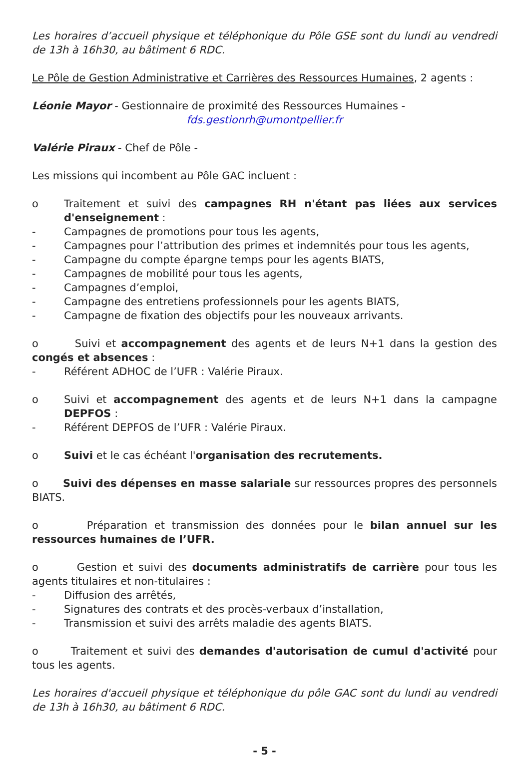Les horaires d’accueil physique et téléphonique du Pôle GSE sont du lundi au vendredi de 13h à 16h30, au bâtiment 6 RDC.
Le Pôle de Gestion Administrative et Carrières des Ressources Humaines, 2 agents :
Léonie Mayor - Gestionnaire de proximité des Ressources Humaines -
fds.gestionrh@umontpellier.fr
Valérie Piraux - Chef de Pôle -
Les missions qui incombent au Pôle GAC incluent :
o Traitement et suivi des campagnes RH n'étant pas liées aux services d'enseignement :
- Campagnes de promotions pour tous les agents,
- Campagnes pour l’attribution des primes et indemnités pour tous les agents,
- Campagne du compte épargne temps pour les agents BIATS,
- Campagnes de mobilité pour tous les agents,
- Campagnes d’emploi,
- Campagne des entretiens professionnels pour les agents BIATS,
- Campagne de fixation des objectifs pour les nouveaux arrivants.
o Suivi et accompagnement des agents et de leurs N+1 dans la gestion des congés et absences :
- Référent ADHOC de l’UFR : Valérie Piraux.
o Suivi et accompagnement des agents et de leurs N+1 dans la campagne DEPFOS :
- Référent DEPFOS de l’UFR : Valérie Piraux.
o Suivi et le cas échéant l'organisation des recrutements.
o Suivi des dépenses en masse salariale sur ressources propres des personnels BIATS.
o Préparation et transmission des données pour le bilan annuel sur les ressources humaines de l’UFR.
o Gestion et suivi des documents administratifs de carrière pour tous les agents titulaires et non-titulaires :
- Diffusion des arrêtés,
- Signatures des contrats et des procès-verbaux d’installation,
- Transmission et suivi des arrêts maladie des agents BIATS.
o Traitement et suivi des demandes d'autorisation de cumul d'activité pour tous les agents.
Les horaires d'accueil physique et téléphonique du pôle GAC sont du lundi au vendredi de 13h à 16h30, au bâtiment 6 RDC.
- 5 -